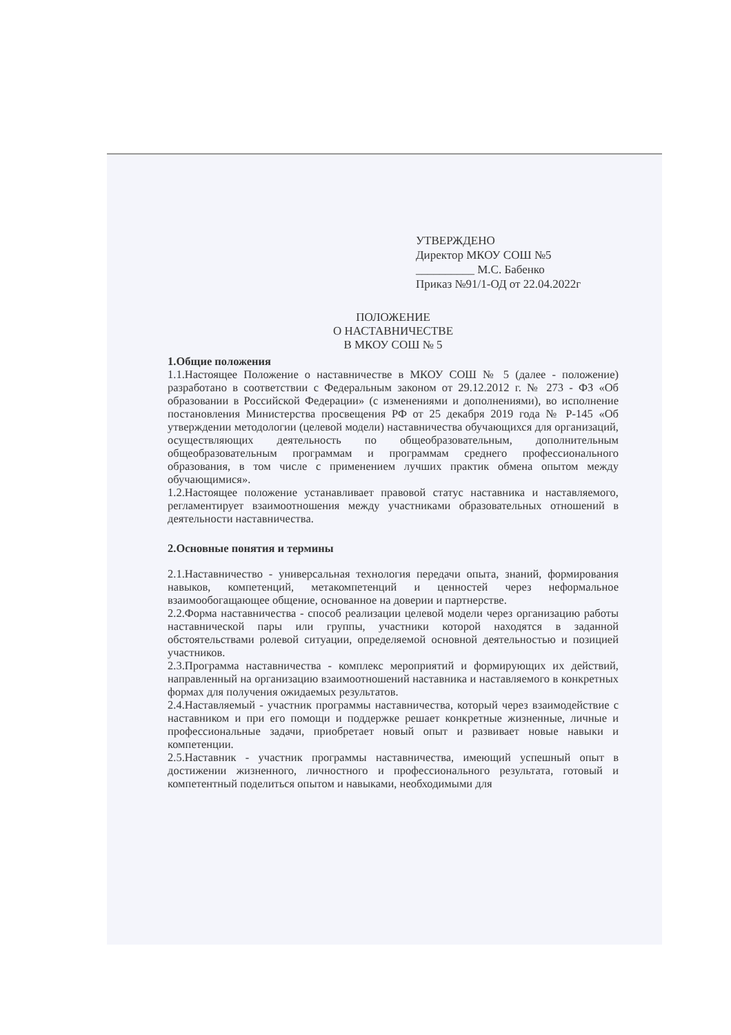УТВЕРЖДЕНО
Директор МКОУ СОШ №5
__________ М.С. Бабенко
Приказ №91/1-ОД от 22.04.2022г
ПОЛОЖЕНИЕ
О НАСТАВНИЧЕСТВЕ
В МКОУ СОШ № 5
1.Общие положения
1.1.Настоящее Положение о наставничестве в МКОУ СОШ № 5 (далее - положение) разработано в соответствии с Федеральным законом от 29.12.2012 г. № 273 - ФЗ «Об образовании в Российской Федерации» (с изменениями и дополнениями), во исполнение постановления Министерства просвещения РФ от 25 декабря 2019 года № Р-145 «Об утверждении методологии (целевой модели) наставничества обучающихся для организаций, осуществляющих деятельность по общеобразовательным, дополнительным общеобразовательным программам и программам среднего профессионального образования, в том числе с применением лучших практик обмена опытом между обучающимися».
1.2.Настоящее положение устанавливает правовой статус наставника и наставляемого, регламентирует взаимоотношения между участниками образовательных отношений в деятельности наставничества.
2.Основные понятия и термины
2.1.Наставничество - универсальная технология передачи опыта, знаний, формирования навыков, компетенций, метакомпетенций и ценностей через неформальное взаимообогащающее общение, основанное на доверии и партнерстве.
2.2.Форма наставничества - способ реализации целевой модели через организацию работы наставнической пары или группы, участники которой находятся в заданной обстоятельствами ролевой ситуации, определяемой основной деятельностью и позицией участников.
2.3.Программа наставничества - комплекс мероприятий и формирующих их действий, направленный на организацию взаимоотношений наставника и наставляемого в конкретных формах для получения ожидаемых результатов.
2.4.Наставляемый - участник программы наставничества, который через взаимодействие с наставником и при его помощи и поддержке решает конкретные жизненные, личные и профессиональные задачи, приобретает новый опыт и развивает новые навыки и компетенции.
2.5.Наставник - участник программы наставничества, имеющий успешный опыт в достижении жизненного, личностного и профессионального результата, готовый и компетентный поделиться опытом и навыками, необходимыми для